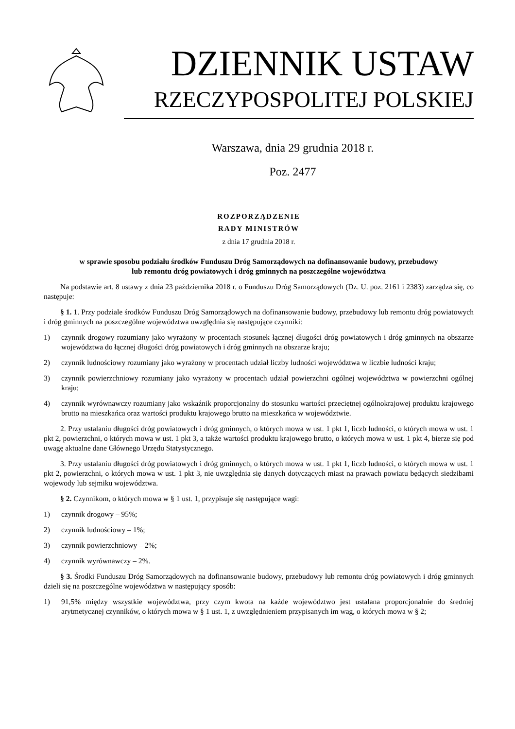DZIENNIK USTAW
RZECZYPOSPOLITEJ POLSKIEJ
Warszawa, dnia 29 grudnia 2018 r.
Poz. 2477
ROZPORZĄDZENIE
RADY MINISTRÓW
z dnia 17 grudnia 2018 r.
w sprawie sposobu podziału środków Funduszu Dróg Samorządowych na dofinansowanie budowy, przebudowy
lub remontu dróg powiatowych i dróg gminnych na poszczególne województwa
Na podstawie art. 8 ustawy z dnia 23 października 2018 r. o Funduszu Dróg Samorządowych (Dz. U. poz. 2161 i 2383) zarządza się, co następuje:
§ 1. 1. Przy podziale środków Funduszu Dróg Samorządowych na dofinansowanie budowy, przebudowy lub remontu dróg powiatowych i dróg gminnych na poszczególne województwa uwzględnia się następujące czynniki:
1) czynnik drogowy rozumiany jako wyrażony w procentach stosunek łącznej długości dróg powiatowych i dróg gminnych na obszarze województwa do łącznej długości dróg powiatowych i dróg gminnych na obszarze kraju;
2) czynnik ludnościowy rozumiany jako wyrażony w procentach udział liczby ludności województwa w liczbie ludności kraju;
3) czynnik powierzchniowy rozumiany jako wyrażony w procentach udział powierzchni ogólnej województwa w powierzchni ogólnej kraju;
4) czynnik wyrównawczy rozumiany jako wskaźnik proporcjonalny do stosunku wartości przeciętnej ogólnokrajowej produktu krajowego brutto na mieszkańca oraz wartości produktu krajowego brutto na mieszkańca w województwie.
2. Przy ustalaniu długości dróg powiatowych i dróg gminnych, o których mowa w ust. 1 pkt 1, liczb ludności, o których mowa w ust. 1 pkt 2, powierzchni, o których mowa w ust. 1 pkt 3, a także wartości produktu krajowego brutto, o których mowa w ust. 1 pkt 4, bierze się pod uwagę aktualne dane Głównego Urzędu Statystycznego.
3. Przy ustalaniu długości dróg powiatowych i dróg gminnych, o których mowa w ust. 1 pkt 1, liczb ludności, o których mowa w ust. 1 pkt 2, powierzchni, o których mowa w ust. 1 pkt 3, nie uwzględnia się danych dotyczących miast na prawach powiatu będących siedzibami wojewody lub sejmiku województwa.
§ 2. Czynnikom, o których mowa w § 1 ust. 1, przypisuje się następujące wagi:
1) czynnik drogowy – 95%;
2) czynnik ludnościowy – 1%;
3) czynnik powierzchniowy – 2%;
4) czynnik wyrównawczy – 2%.
§ 3. Środki Funduszu Dróg Samorządowych na dofinansowanie budowy, przebudowy lub remontu dróg powiatowych i dróg gminnych dzieli się na poszczególne województwa w następujący sposób:
1) 91,5% między wszystkie województwa, przy czym kwota na każde województwo jest ustalana proporcjonalnie do średniej arytmetycznej czynników, o których mowa w § 1 ust. 1, z uwzględnieniem przypisanych im wag, o których mowa w § 2;